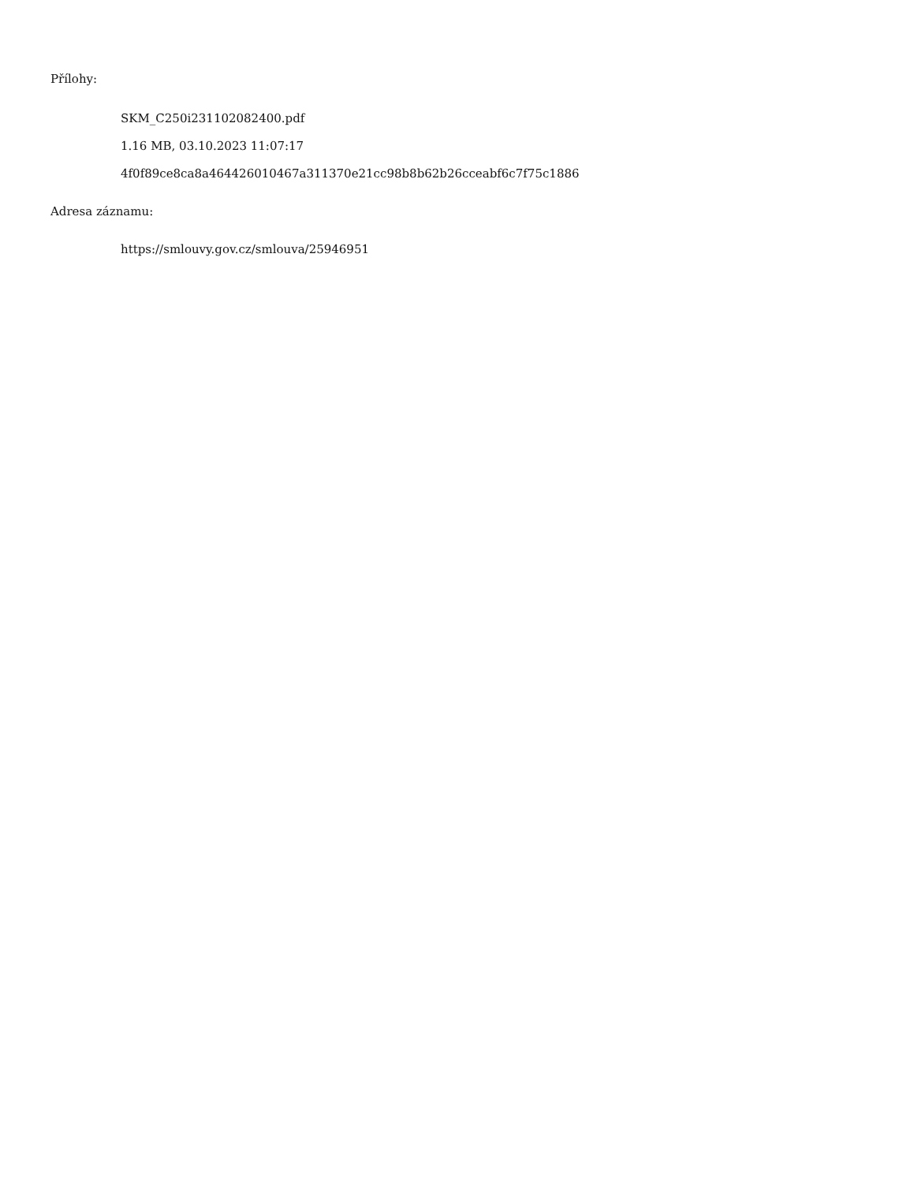Přílohy:
SKM_C250i231102082400.pdf
1.16 MB, 03.10.2023 11:07:17
4f0f89ce8ca8a464426010467a311370e21cc98b8b62b26cceabf6c7f75c1886
Adresa záznamu:
https://smlouvy.gov.cz/smlouva/25946951